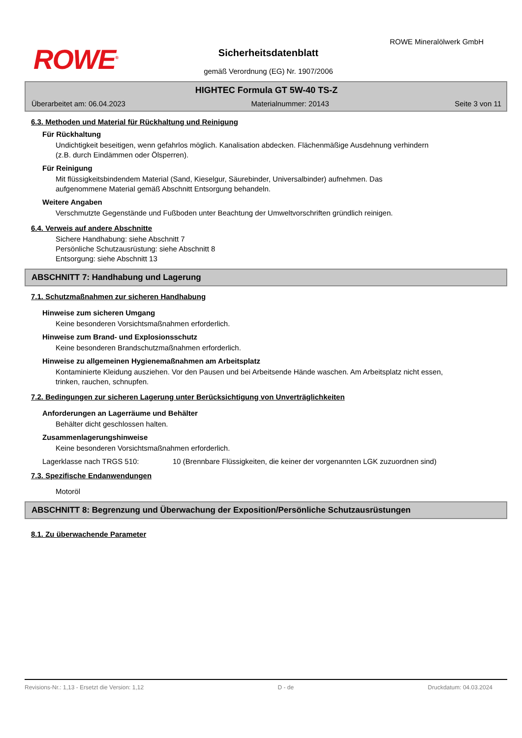ROWE<sup>®</sup>
ROWE Mineralölwerk GmbH
Sicherheitsdatenblatt
gemäß Verordnung (EG) Nr. 1907/2006
HIGHTEC Formula GT 5W-40 TS-Z
Überarbeitet am: 06.04.2023 Materialnummer: 20143 Seite 3 von 11
6.3. Methoden und Material für Rückhaltung und Reinigung
Für Rückhaltung
Undichtigkeit beseitigen, wenn gefahrlos möglich. Kanalisation abdecken. Flächenmäßige Ausdehnung verhindern (z.B. durch Eindämmen oder Ölsperren).
Für Reinigung
Mit flüssigkeitsbindendem Material (Sand, Kieselgur, Säurebinder, Universalbinder) aufnehmen. Das aufgenommene Material gemäß Abschnitt Entsorgung behandeln.
Weitere Angaben
Verschmutzte Gegenstände und Fußboden unter Beachtung der Umweltvorschriften gründlich reinigen.
6.4. Verweis auf andere Abschnitte
Sichere Handhabung: siehe Abschnitt 7
Persönliche Schutzausrüstung: siehe Abschnitt 8
Entsorgung: siehe Abschnitt 13
ABSCHNITT 7: Handhabung und Lagerung
7.1. Schutzmaßnahmen zur sicheren Handhabung
Hinweise zum sicheren Umgang
Keine besonderen Vorsichtsmaßnahmen erforderlich.
Hinweise zum Brand- und Explosionsschutz
Keine besonderen Brandschutzmaßnahmen erforderlich.
Hinweise zu allgemeinen Hygienemaßnahmen am Arbeitsplatz
Kontaminierte Kleidung ausziehen. Vor den Pausen und bei Arbeitsende Hände waschen. Am Arbeitsplatz nicht essen, trinken, rauchen, schnupfen.
7.2. Bedingungen zur sicheren Lagerung unter Berücksichtigung von Unverträglichkeiten
Anforderungen an Lagerräume und Behälter
Behälter dicht geschlossen halten.
Zusammenlagerungshinweise
Keine besonderen Vorsichtsmaßnahmen erforderlich.
Lagerklasse nach TRGS 510: 10 (Brennbare Flüssigkeiten, die keiner der vorgenannten LGK zuzuordnen sind)
7.3. Spezifische Endanwendungen
Motoröl
ABSCHNITT 8: Begrenzung und Überwachung der Exposition/Persönliche Schutzausrüstungen
8.1. Zu überwachende Parameter
Revisions-Nr.: 1,13 - Ersetzt die Version: 1,12 D - de Druckdatum: 04.03.2024